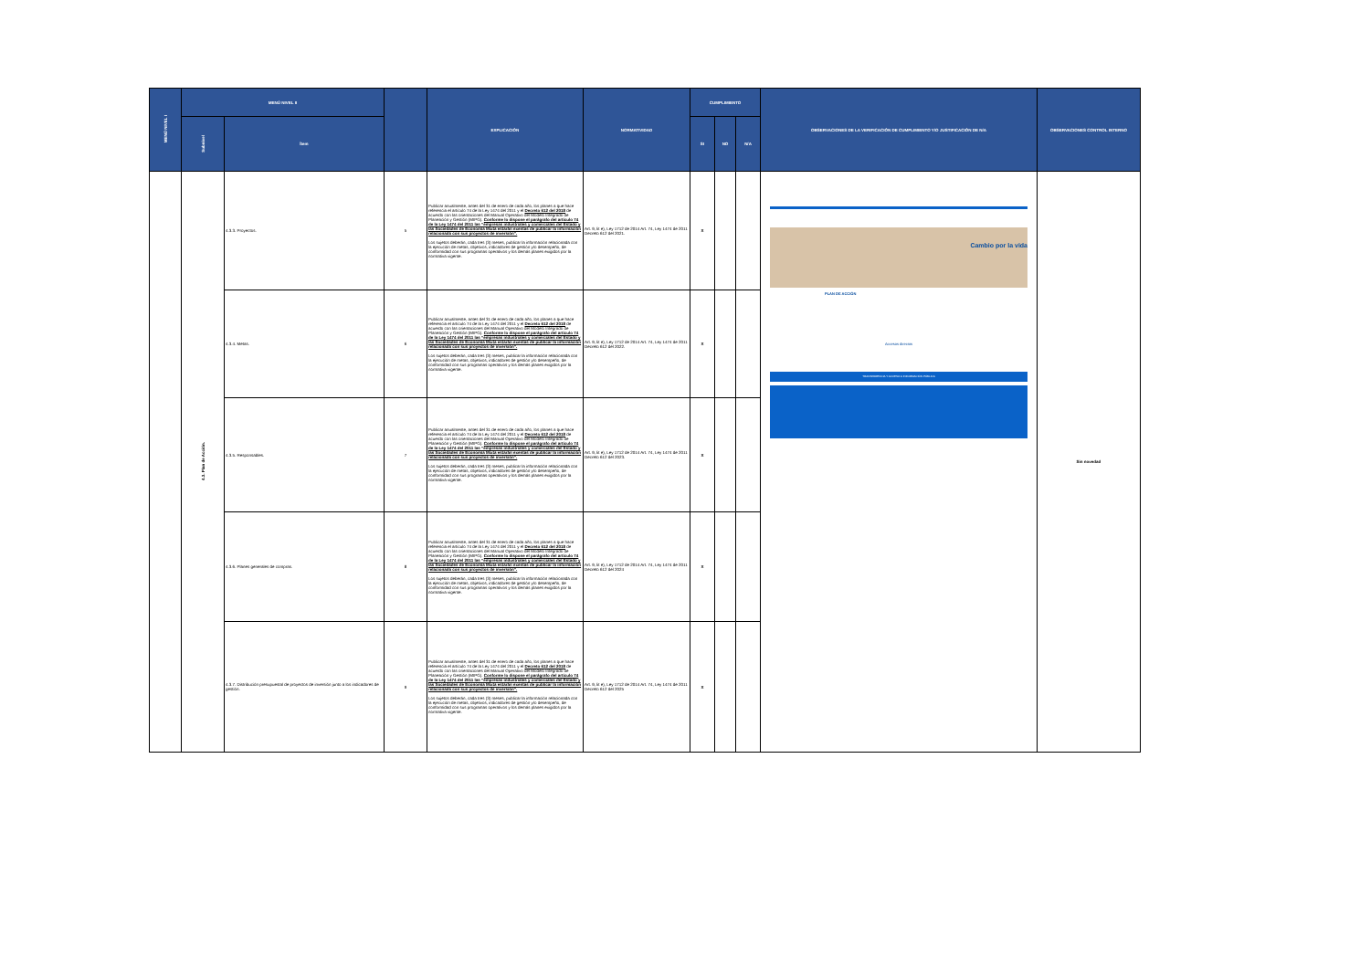| MENÚ NIVEL I | MENÚ NIVEL II | | | EXPLICACIÓN | NORMATIVIDAD | CUMPLIMIENTO | | | OBSERVACIONES DE LA VERIFICACIÓN DE CUMPLIMIENTO Y/O JUSTIFICACIÓN DE N/A | OBSERVACIONES CONTROL INTERNO |
| --- | --- | --- | --- | --- | --- | --- | --- | --- | --- | --- |
| | Subnivel | Ítem | | | | SI | NO | N/A | | |
| | 4.3. Plan de Acción. | 4.3.3. Proyectos. | 5 | Publicar anualmente, antes del 31 de enero de cada año, los planes a que hace referencia el artículo 74 de la Ley 1474 del 2011 y el Decreto 612 del 2018 de acuerdo con las orientaciones del Manual Operativo del Modelo Integrado de Planeación y Gestión (MIPG). Conforme lo dispone el parágrafo del artículo 74 de la Ley 1474 del 2011 las “empresas industriales y comerciales del Estado y las Sociedades de Economía Mixta estarán exentas de publicar la información relacionada con sus proyectos de inversión”. Los sujetos deberán, cada tres (3) meses, publicar la información relacionada con la ejecución de metas, objetivos, indicadores de gestión y/o desempeño, de conformidad con sus programas operativos y los demás planes exigidos por la normativa vigente. | Art. 9, lit e), Ley 1712 de 2014 Art. 74, Ley 1474 de 2011 Decreto 612 del 2021. | X | | | Cambio por la vida PLAN DE ACCIÓN Accesos directos TRANSPARENCIA Y ACCESO A INFORMACIÓN PÚBLICA | Sin novedad |
| | | 4.3.4. Metas. | 6 | Publicar anualmente, antes del 31 de enero de cada año, los planes a que hace referencia el artículo 74 de la Ley 1474 del 2011 y el Decreto 612 del 2018 de acuerdo con las orientaciones del Manual Operativo del Modelo Integrado de Planeación y Gestión (MIPG). Conforme lo dispone el parágrafo del artículo 74 de la Ley 1474 del 2011 las “empresas industriales y comerciales del Estado y las Sociedades de Economía Mixta estarán exentas de publicar la información relacionada con sus proyectos de inversión”. Los sujetos deberán, cada tres (3) meses, publicar la información relacionada con la ejecución de metas, objetivos, indicadores de gestión y/o desempeño, de conformidad con sus programas operativos y los demás planes exigidos por la normativa vigente. | Art. 9, lit e), Ley 1712 de 2014 Art. 74, Ley 1474 de 2011 Decreto 612 del 2022. | X | | | | |
| | | 4.3.5. Responsables. | 7 | Publicar anualmente, antes del 31 de enero de cada año, los planes a que hace referencia el artículo 74 de la Ley 1474 del 2011 y el Decreto 612 del 2018 de acuerdo con las orientaciones del Manual Operativo del Modelo Integrado de Planeación y Gestión (MIPG). Conforme lo dispone el parágrafo del artículo 74 de la Ley 1474 del 2011 las “empresas industriales y comerciales del Estado y las Sociedades de Economía Mixta estarán exentas de publicar la información relacionada con sus proyectos de inversión”. Los sujetos deberán, cada tres (3) meses, publicar la información relacionada con la ejecución de metas, objetivos, indicadores de gestión y/o desempeño, de conformidad con sus programas operativos y los demás planes exigidos por la normativa vigente. | Art. 9, lit e), Ley 1712 de 2014 Art. 74, Ley 1474 de 2011 Decreto 612 del 2023. | X | | | | |
| | | 4.3.6. Planes generales de compras. | 8 | Publicar anualmente, antes del 31 de enero de cada año, los planes a que hace referencia el artículo 74 de la Ley 1474 del 2011 y el Decreto 612 del 2018 de acuerdo con las orientaciones del Manual Operativo del Modelo Integrado de Planeación y Gestión (MIPG). Conforme lo dispone el parágrafo del artículo 74 de la Ley 1474 del 2011 las “empresas industriales y comerciales del Estado y las Sociedades de Economía Mixta estarán exentas de publicar la información relacionada con sus proyectos de inversión”. Los sujetos deberán, cada tres (3) meses, publicar la información relacionada con la ejecución de metas, objetivos, indicadores de gestión y/o desempeño, de conformidad con sus programas operativos y los demás planes exigidos por la normativa vigente. | Art. 9, lit e), Ley 1712 de 2014 Art. 74, Ley 1474 de 2011 Decreto 612 del 2024 | X | | | | |
| | | 4.3.7. Distribución presupuestal de proyectos de inversión junto a los indicadores de gestión. | 9 | Publicar anualmente, antes del 31 de enero de cada año, los planes a que hace referencia el artículo 74 de la Ley 1474 del 2011 y el Decreto 612 del 2018 de acuerdo con las orientaciones del Manual Operativo del Modelo Integrado de Planeación y Gestión (MIPG). Conforme lo dispone el parágrafo del artículo 74 de la Ley 1474 del 2011 las “empresas industriales y comerciales del Estado y las Sociedades de Economía Mixta estarán exentas de publicar la información relacionada con sus proyectos de inversión”. Los sujetos deberán, cada tres (3) meses, publicar la información relacionada con la ejecución de metas, objetivos, indicadores de gestión y/o desempeño, de conformidad con sus programas operativos y los demás planes exigidos por la normativa vigente. | Art. 9, lit e), Ley 1712 de 2014 Art. 74, Ley 1474 de 2011 Decreto 612 del 2025 | X | | | | |